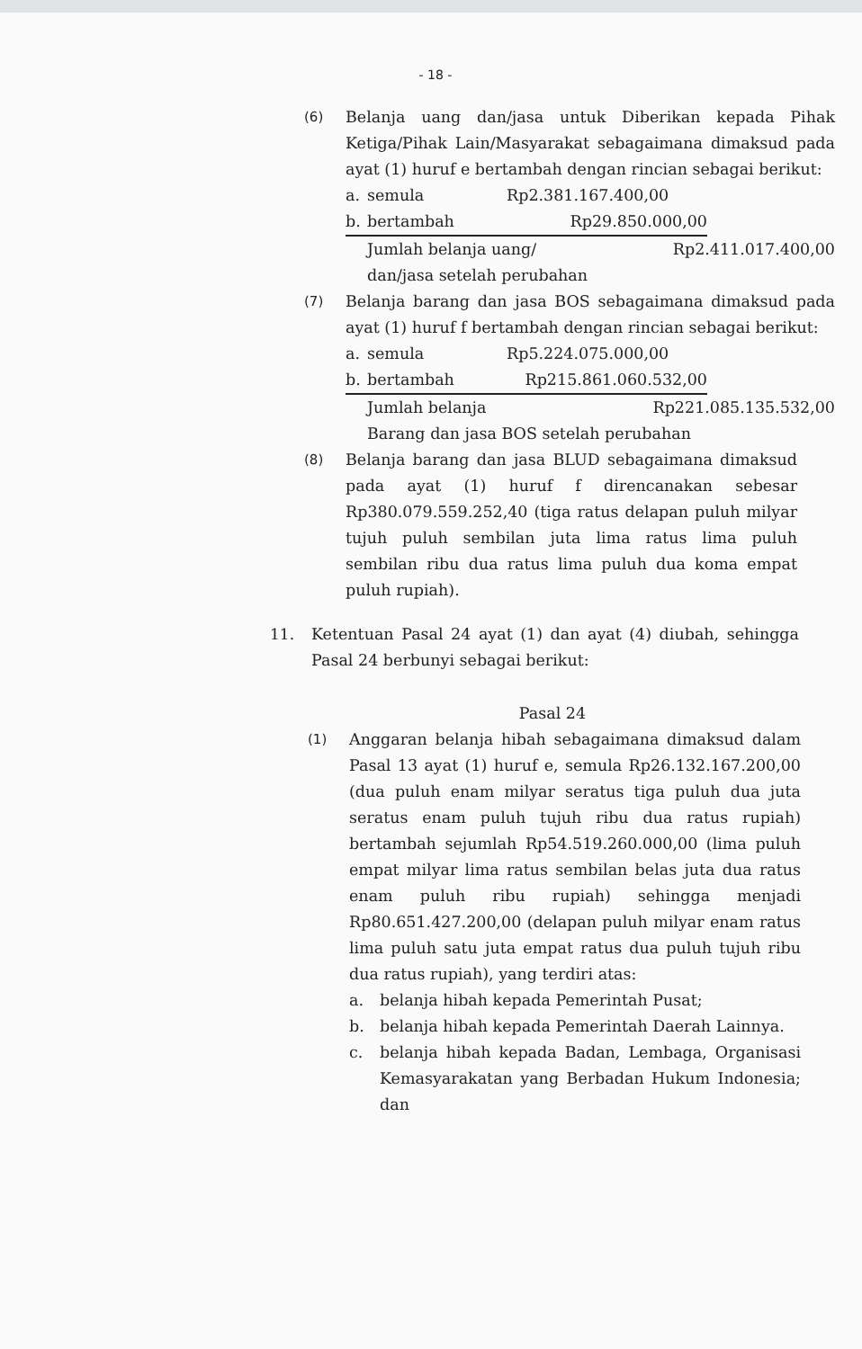- 18 -
(6)
Belanja uang dan/jasa untuk Diberikan kepada Pihak Ketiga/Pihak Lain/Masyarakat sebagaimana dimaksud pada ayat (1) huruf e bertambah dengan rincian sebagai berikut:
a. semula Rp2.381.167.400,00
b. bertambah Rp29.850.000,00
Jumlah belanja uang/ Rp2.411.017.400,00
dan/jasa setelah perubahan
(7)
Belanja barang dan jasa BOS sebagaimana dimaksud pada ayat (1) huruf f bertambah dengan rincian sebagai berikut:
a. semula Rp5.224.075.000,00
b. bertambah Rp215.861.060.532,00
Jumlah belanja Rp221.085.135.532,00
Barang dan jasa BOS setelah perubahan
(8)
Belanja barang dan jasa BLUD sebagaimana dimaksud pada ayat (1) huruf f direncanakan sebesar Rp380.079.559.252,40 (tiga ratus delapan puluh milyar tujuh puluh sembilan juta lima ratus lima puluh sembilan ribu dua ratus lima puluh dua koma empat puluh rupiah).
11. Ketentuan Pasal 24 ayat (1) dan ayat (4) diubah, sehingga Pasal 24 berbunyi sebagai berikut:
Pasal 24
(1)
Anggaran belanja hibah sebagaimana dimaksud dalam Pasal 13 ayat (1) huruf e, semula Rp26.132.167.200,00 (dua puluh enam milyar seratus tiga puluh dua juta seratus enam puluh tujuh ribu dua ratus rupiah) bertambah sejumlah Rp54.519.260.000,00 (lima puluh empat milyar lima ratus sembilan belas juta dua ratus enam puluh ribu rupiah) sehingga menjadi Rp80.651.427.200,00 (delapan puluh milyar enam ratus lima puluh satu juta empat ratus dua puluh tujuh ribu dua ratus rupiah), yang terdiri atas:
a. belanja hibah kepada Pemerintah Pusat;
b. belanja hibah kepada Pemerintah Daerah Lainnya.
c. belanja hibah kepada Badan, Lembaga, Organisasi Kemasyarakatan yang Berbadan Hukum Indonesia; dan